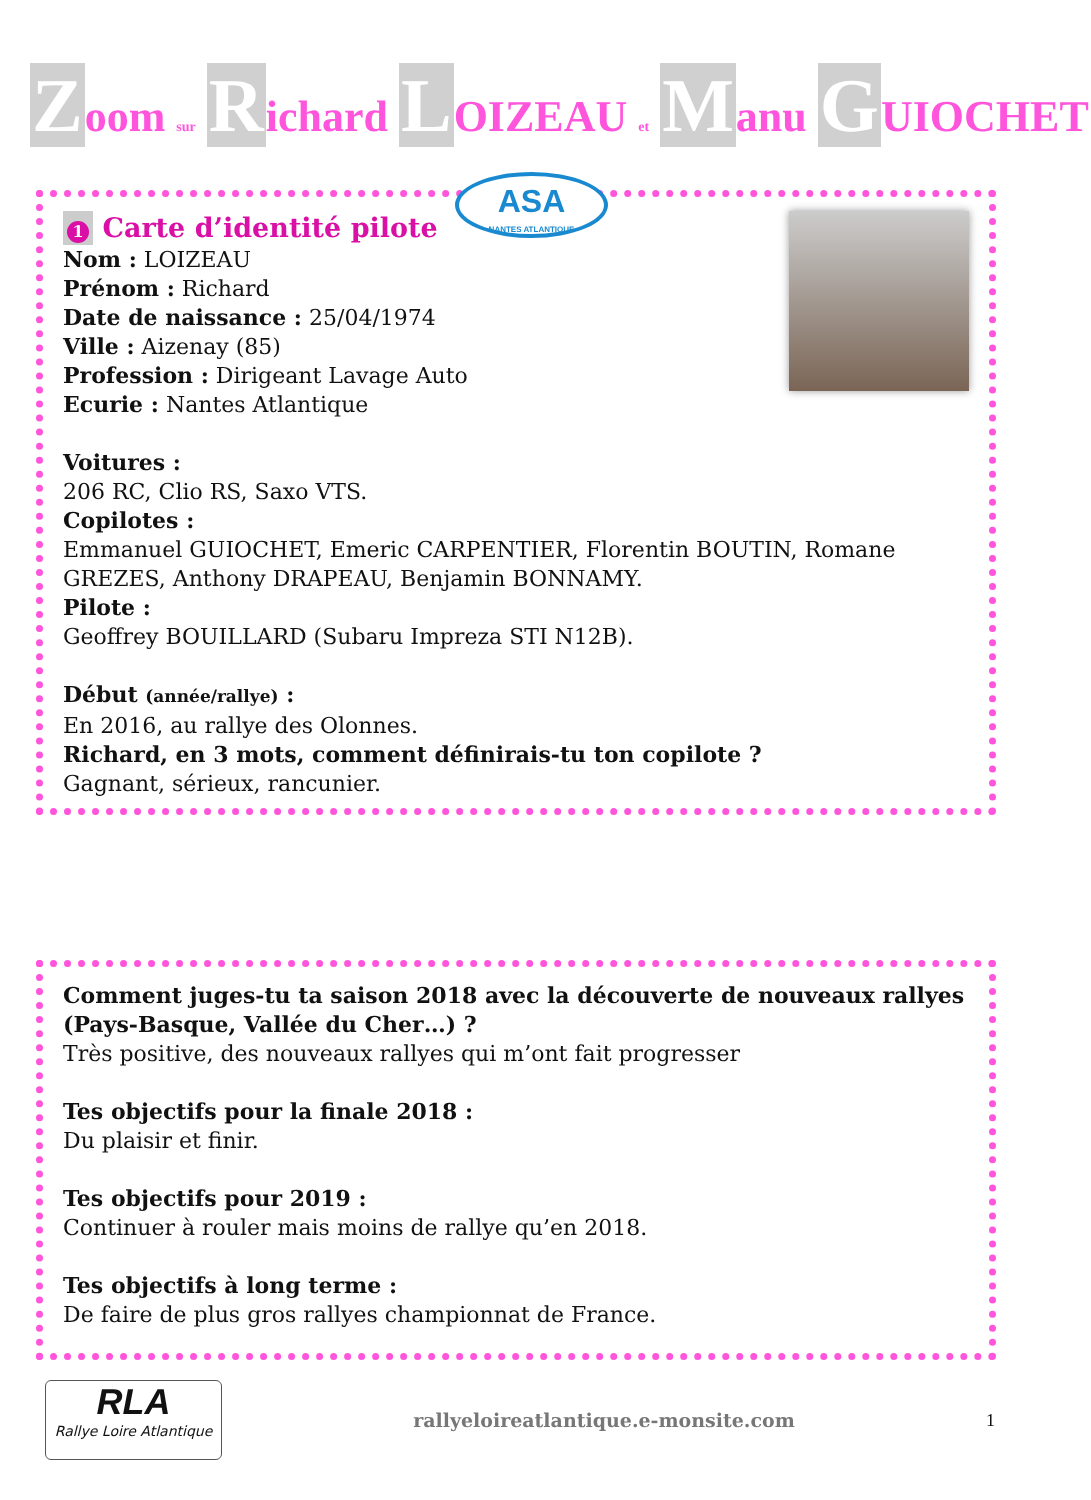Zoom sur Richard LOIZEAU et Manu GUIOCHET
1 Carte d’identité pilote
Nom : LOIZEAU
Prénom : Richard
Date de naissance : 25/04/1974
Ville : Aizenay (85)
Profession : Dirigeant Lavage Auto
Ecurie : Nantes Atlantique
Voitures :
206 RC, Clio RS, Saxo VTS.
Copilotes :
Emmanuel GUIOCHET, Emeric CARPENTIER, Florentin BOUTIN, Romane GREZES, Anthony DRAPEAU, Benjamin BONNAMY.
Pilote :
Geoffrey BOUILLARD (Subaru Impreza STI N12B).
Début (année/rallye) :
En 2016, au rallye des Olonnes.
Richard, en 3 mots, comment définirais-tu ton copilote ?
Gagnant, sérieux, rancunier.
ASA
NANTES ATLANTIQUE
Comment juges-tu ta saison 2018 avec la découverte de nouveaux rallyes (Pays-Basque, Vallée du Cher…) ?
Très positive, des nouveaux rallyes qui m’ont fait progresser
Tes objectifs pour la finale 2018 :
Du plaisir et finir.
Tes objectifs pour 2019 :
Continuer à rouler mais moins de rallye qu’en 2018.
Tes objectifs à long terme :
De faire de plus gros rallyes championnat de France.
RLA
Rallye Loire Atlantique
rallyeloireatlantique.e-monsite.com
1